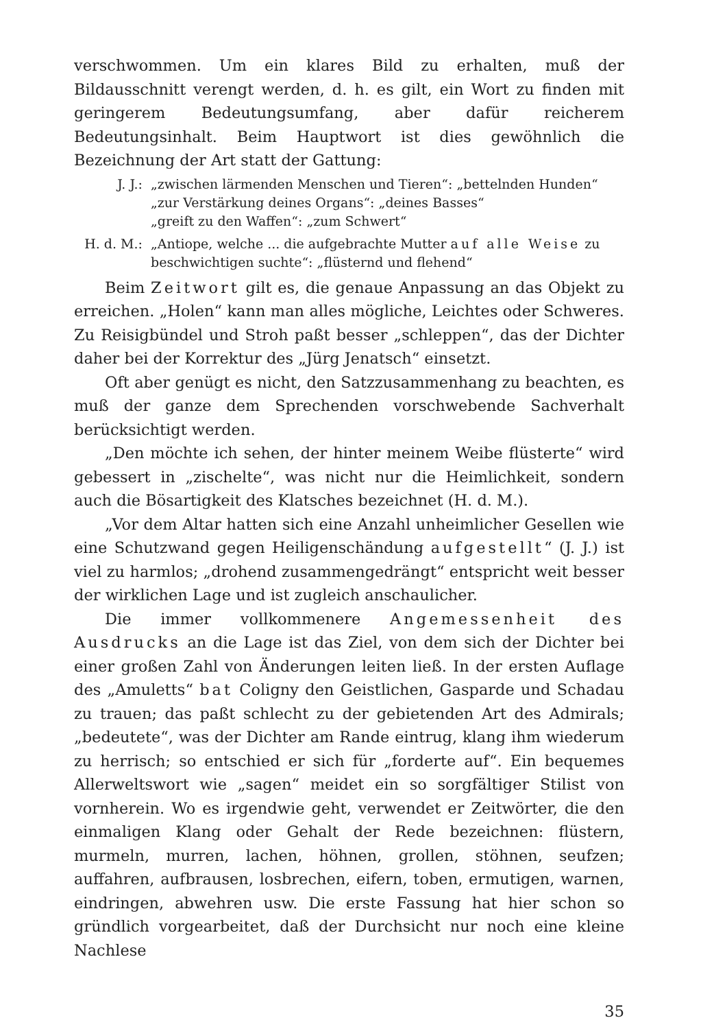verschwommen. Um ein klares Bild zu erhalten, muß der Bildausschnitt verengt werden, d. h. es gilt, ein Wort zu finden mit geringerem Bedeutungsumfang, aber dafür reicherem Bedeutungsinhalt. Beim Hauptwort ist dies gewöhnlich die Bezeichnung der Art statt der Gattung:
J. J.: „zwischen lärmenden Menschen und Tieren“: „bettelnden Hunden“
„zur Verstärkung deines Organs“: „deines Basses“
„greift zu den Waffen“: „zum Schwert“
H. d. M.: „Antiope, welche ... die aufgebrachte Mutter auf alle Weise zu beschwichtigen suchte“: „flüsternd und flehend“
Beim Zeitwort gilt es, die genaue Anpassung an das Objekt zu erreichen. „Holen“ kann man alles mögliche, Leichtes oder Schweres. Zu Reisigbündel und Stroh paßt besser „schleppen“, das der Dichter daher bei der Korrektur des „Jürg Jenatsch“ einsetzt.
Oft aber genügt es nicht, den Satzzusammenhang zu beachten, es muß der ganze dem Sprechenden vorschwebende Sachverhalt berücksichtigt werden.
„Den möchte ich sehen, der hinter meinem Weibe flüsterte“ wird gebessert in „zischelte“, was nicht nur die Heimlichkeit, sondern auch die Bösartigkeit des Klatsches bezeichnet (H. d. M.).
„Vor dem Altar hatten sich eine Anzahl unheimlicher Gesellen wie eine Schutzwand gegen Heiligenschändung aufgestellt“ (J. J.) ist viel zu harmlos; „drohend zusammengedrängt“ entspricht weit besser der wirklichen Lage und ist zugleich anschaulicher.
Die immer vollkommenere Angemessenheit des Ausdrucks an die Lage ist das Ziel, von dem sich der Dichter bei einer großen Zahl von Änderungen leiten ließ. In der ersten Auflage des „Amuletts“ bat Coligny den Geistlichen, Gasparde und Schadau zu trauen; das paßt schlecht zu der gebietenden Art des Admirals; „bedeutete“, was der Dichter am Rande eintrug, klang ihm wiederum zu herrisch; so entschied er sich für „forderte auf“. Ein bequemes Allerweltswort wie „sagen“ meidet ein so sorgfältiger Stilist von vornherein. Wo es irgendwie geht, verwendet er Zeitwörter, die den einmaligen Klang oder Gehalt der Rede bezeichnen: flüstern, murmeln, murren, lachen, höhnen, grollen, stöhnen, seufzen; auffahren, aufbrausen, losbrechen, eifern, toben, ermutigen, warnen, eindringen, abwehren usw. Die erste Fassung hat hier schon so gründlich vorgearbeitet, daß der Durchsicht nur noch eine kleine Nachlese
35